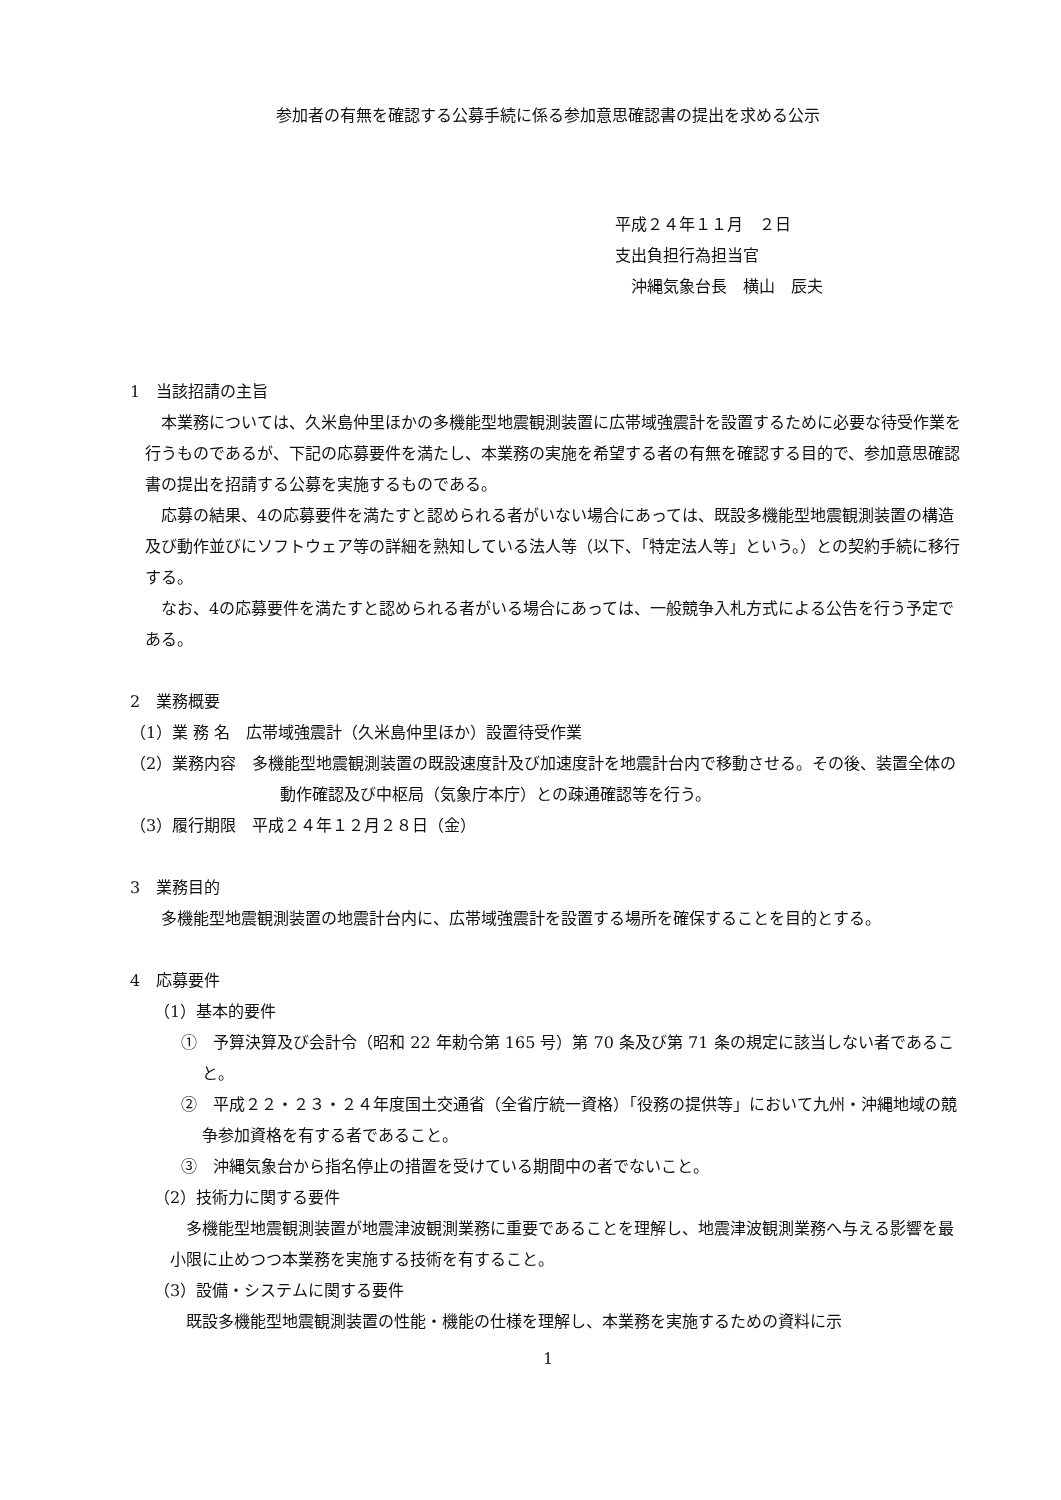参加者の有無を確認する公募手続に係る参加意思確認書の提出を求める公示
平成２４年１１月　２日
支出負担行為担当官
　沖縄気象台長　横山　辰夫
1　当該招請の主旨
本業務については、久米島仲里ほかの多機能型地震観測装置に広帯域強震計を設置するために必要な待受作業を行うものであるが、下記の応募要件を満たし、本業務の実施を希望する者の有無を確認する目的で、参加意思確認書の提出を招請する公募を実施するものである。
応募の結果、4の応募要件を満たすと認められる者がいない場合にあっては、既設多機能型地震観測装置の構造及び動作並びにソフトウェア等の詳細を熟知している法人等（以下、「特定法人等」という。）との契約手続に移行する。
なお、4の応募要件を満たすと認められる者がいる場合にあっては、一般競争入札方式による公告を行う予定である。
2　業務概要
（1）業 務 名　広帯域強震計（久米島仲里ほか）設置待受作業
（2）業務内容　多機能型地震観測装置の既設速度計及び加速度計を地震計台内で移動させる。その後、装置全体の動作確認及び中枢局（気象庁本庁）との疎通確認等を行う。
（3）履行期限　平成２４年１２月２８日（金）
3　業務目的
多機能型地震観測装置の地震計台内に、広帯域強震計を設置する場所を確保することを目的とする。
4　応募要件
（1）基本的要件
①　予算決算及び会計令（昭和 22 年勅令第 165 号）第 70 条及び第 71 条の規定に該当しない者であること。
②　平成２２・２３・２４年度国土交通省（全省庁統一資格）「役務の提供等」において九州・沖縄地域の競争参加資格を有する者であること。
③　沖縄気象台から指名停止の措置を受けている期間中の者でないこと。
（2）技術力に関する要件
多機能型地震観測装置が地震津波観測業務に重要であることを理解し、地震津波観測業務へ与える影響を最小限に止めつつ本業務を実施する技術を有すること。
（3）設備・システムに関する要件
既設多機能型地震観測装置の性能・機能の仕様を理解し、本業務を実施するための資料に示
1